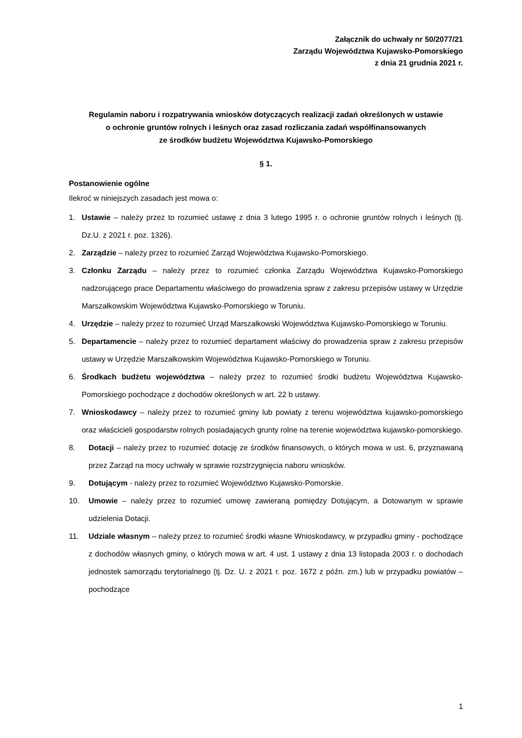Załącznik do uchwały nr 50/2077/21
Zarządu Województwa Kujawsko-Pomorskiego
z dnia 21 grudnia 2021 r.
Regulamin naboru i rozpatrywania wniosków dotyczących realizacji zadań określonych w ustawie
o ochronie gruntów rolnych i leśnych oraz zasad rozliczania zadań współfinansowanych
ze środków budżetu Województwa Kujawsko-Pomorskiego
§ 1.
Postanowienie ogólne
Ilekroć w niniejszych zasadach jest mowa o:
1. Ustawie – należy przez to rozumieć ustawę z dnia 3 lutego 1995 r. o ochronie gruntów rolnych i leśnych (tj. Dz.U. z 2021 r. poz. 1326).
2. Zarządzie – należy przez to rozumieć Zarząd Województwa Kujawsko-Pomorskiego.
3. Członku Zarządu – należy przez to rozumieć członka Zarządu Województwa Kujawsko-Pomorskiego nadzorującego prace Departamentu właściwego do prowadzenia spraw z zakresu przepisów ustawy w Urzędzie Marszałkowskim Województwa Kujawsko-Pomorskiego w Toruniu.
4. Urzędzie – należy przez to rozumieć Urząd Marszałkowski Województwa Kujawsko-Pomorskiego w Toruniu.
5. Departamencie – należy przez to rozumieć departament właściwy do prowadzenia spraw z zakresu przepisów ustawy w Urzędzie Marszałkowskim Województwa Kujawsko-Pomorskiego w Toruniu.
6. Środkach budżetu województwa – należy przez to rozumieć środki budżetu Województwa Kujawsko-Pomorskiego pochodzące z dochodów określonych w art. 22 b ustawy.
7. Wnioskodawcy – należy przez to rozumieć gminy lub powiaty z terenu województwa kujawsko-pomorskiego oraz właścicieli gospodarstw rolnych posiadających grunty rolne na terenie województwa kujawsko-pomorskiego.
8. Dotacji – należy przez to rozumieć dotację ze środków finansowych, o których mowa w ust. 6, przyznawaną przez Zarząd na mocy uchwały w sprawie rozstrzygnięcia naboru wniosków.
9. Dotującym - należy przez to rozumieć Województwo Kujawsko-Pomorskie.
10. Umowie – należy przez to rozumieć umowę zawieraną pomiędzy Dotującym, a Dotowanym w sprawie udzielenia Dotacji.
11. Udziale własnym – należy przez to rozumieć środki własne Wnioskodawcy, w przypadku gminy - pochodzące z dochodów własnych gminy, o których mowa w art. 4 ust. 1 ustawy z dnia 13 listopada 2003 r. o dochodach jednostek samorządu terytorialnego (tj. Dz. U. z 2021 r. poz. 1672 z późn. zm.) lub w przypadku powiatów – pochodzące
1